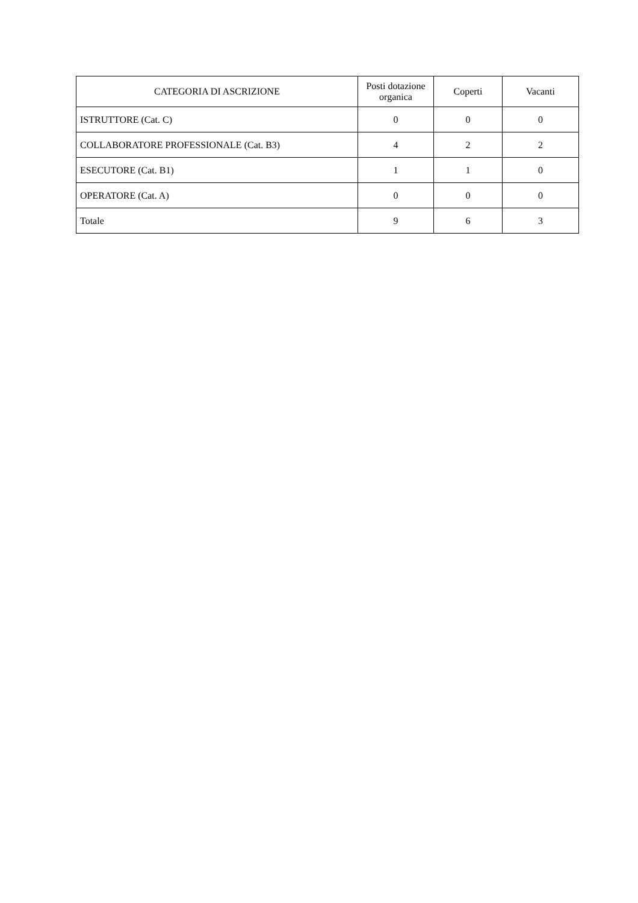| CATEGORIA DI ASCRIZIONE | Posti dotazione organica | Coperti | Vacanti |
| --- | --- | --- | --- |
| ISTRUTTORE (Cat. C) | 0 | 0 | 0 |
| COLLABORATORE PROFESSIONALE (Cat. B3) | 4 | 2 | 2 |
| ESECUTORE (Cat. B1) | 1 | 1 | 0 |
| OPERATORE (Cat. A) | 0 | 0 | 0 |
| Totale | 9 | 6 | 3 |